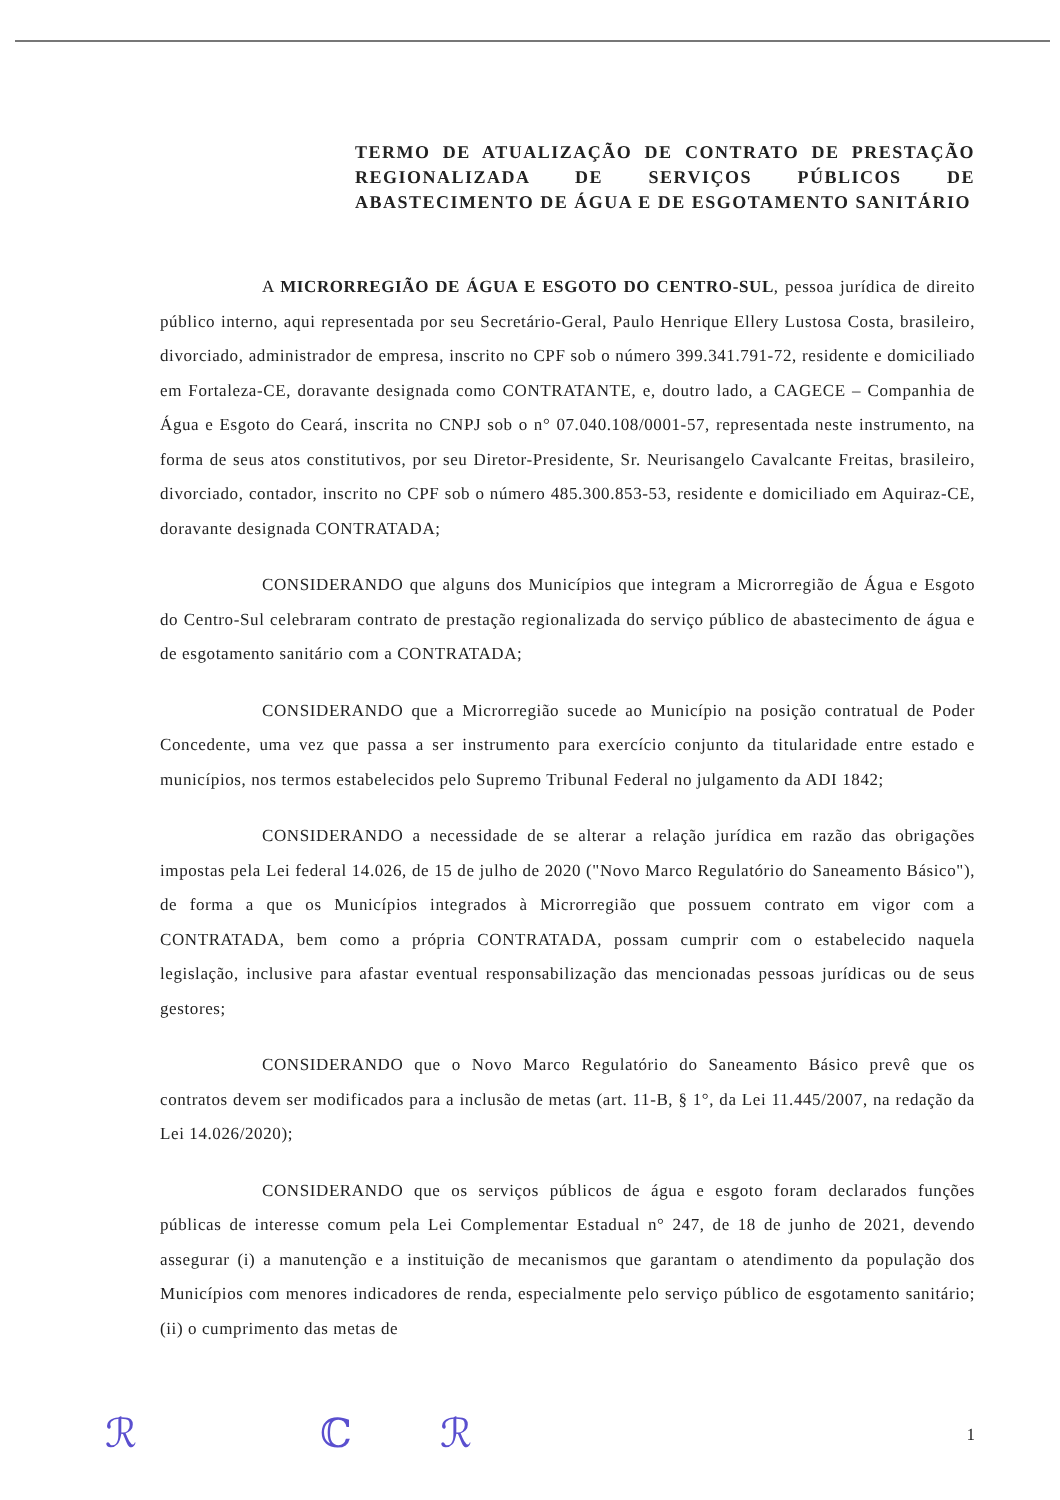TERMO DE ATUALIZAÇÃO DE CONTRATO DE PRESTAÇÃO REGIONALIZADA DE SERVIÇOS PÚBLICOS DE ABASTECIMENTO DE ÁGUA E DE ESGOTAMENTO SANITÁRIO
A MICRORREGIÃO DE ÁGUA E ESGOTO DO CENTRO-SUL, pessoa jurídica de direito público interno, aqui representada por seu Secretário-Geral, Paulo Henrique Ellery Lustosa Costa, brasileiro, divorciado, administrador de empresa, inscrito no CPF sob o número 399.341.791-72, residente e domiciliado em Fortaleza-CE, doravante designada como CONTRATANTE, e, doutro lado, a CAGECE – Companhia de Água e Esgoto do Ceará, inscrita no CNPJ sob o n° 07.040.108/0001-57, representada neste instrumento, na forma de seus atos constitutivos, por seu Diretor-Presidente, Sr. Neurisangelo Cavalcante Freitas, brasileiro, divorciado, contador, inscrito no CPF sob o número 485.300.853-53, residente e domiciliado em Aquiraz-CE, doravante designada CONTRATADA;
CONSIDERANDO que alguns dos Municípios que integram a Microrregião de Água e Esgoto do Centro-Sul celebraram contrato de prestação regionalizada do serviço público de abastecimento de água e de esgotamento sanitário com a CONTRATADA;
CONSIDERANDO que a Microrregião sucede ao Município na posição contratual de Poder Concedente, uma vez que passa a ser instrumento para exercício conjunto da titularidade entre estado e municípios, nos termos estabelecidos pelo Supremo Tribunal Federal no julgamento da ADI 1842;
CONSIDERANDO a necessidade de se alterar a relação jurídica em razão das obrigações impostas pela Lei federal 14.026, de 15 de julho de 2020 ("Novo Marco Regulatório do Saneamento Básico"), de forma a que os Municípios integrados à Microrregião que possuem contrato em vigor com a CONTRATADA, bem como a própria CONTRATADA, possam cumprir com o estabelecido naquela legislação, inclusive para afastar eventual responsabilização das mencionadas pessoas jurídicas ou de seus gestores;
CONSIDERANDO que o Novo Marco Regulatório do Saneamento Básico prevê que os contratos devem ser modificados para a inclusão de metas (art. 11-B, § 1°, da Lei 11.445/2007, na redação da Lei 14.026/2020);
CONSIDERANDO que os serviços públicos de água e esgoto foram declarados funções públicas de interesse comum pela Lei Complementar Estadual n° 247, de 18 de junho de 2021, devendo assegurar (i) a manutenção e a instituição de mecanismos que garantam o atendimento da população dos Municípios com menores indicadores de renda, especialmente pelo serviço público de esgotamento sanitário; (ii) o cumprimento das metas de
ℛ ℂ ℛ 1